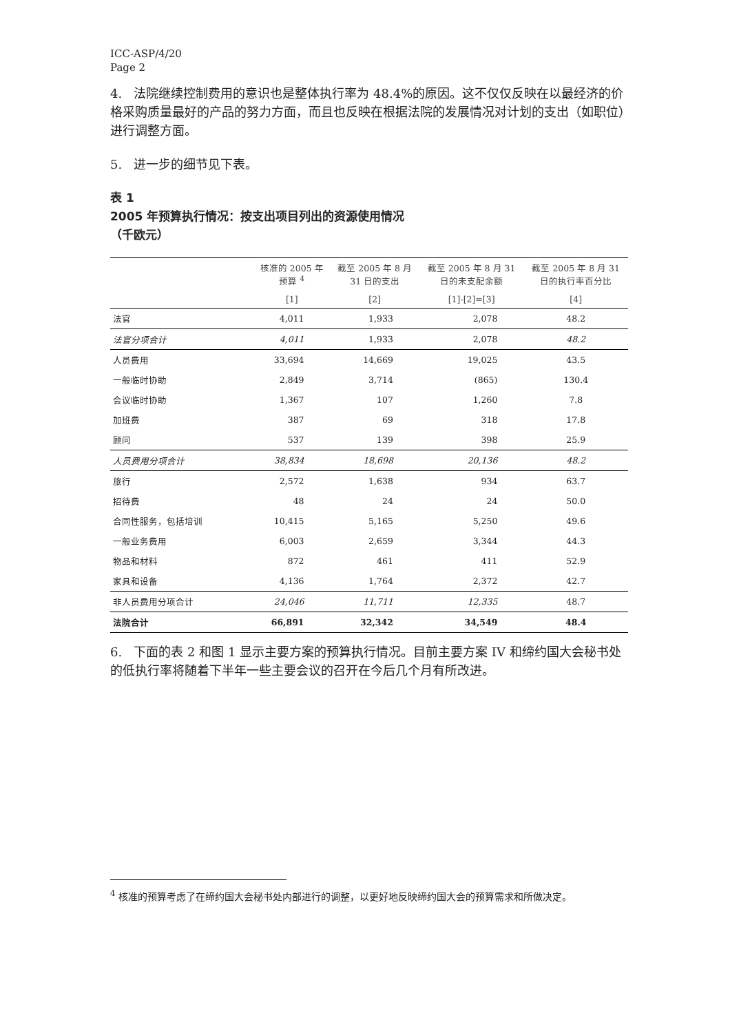ICC-ASP/4/20
Page 2
4. 法院继续控制费用的意识也是整体执行率为 48.4%的原因。这不仅仅反映在以最经济的价格采购质量最好的产品的努力方面，而且也反映在根据法院的发展情况对计划的支出（如职位）进行调整方面。
5. 进一步的细节见下表。
表 1
2005 年预算执行情况：按支出项目列出的资源使用情况
（千欧元）
| | 核准的 2005 年 预算 <sup>4</sup> | 截至 2005 年 8 月 31 日的支出 | 截至 2005 年 8 月 31 日的未支配余额 | 截至 2005 年 8 月 31 日的执行率百分比 |
| --- | --- | --- | --- | --- |
| | [1] | [2] | [1]-[2]=[3] | [4] |
| 法官 | 4,011 | 1,933 | 2,078 | 48.2 |
| 法官分项合计 | 4,011 | 1,933 | 2,078 | 48.2 |
| 人员费用 | 33,694 | 14,669 | 19,025 | 43.5 |
| 一般临时协助 | 2,849 | 3,714 | (865) | 130.4 |
| 会议临时协助 | 1,367 | 107 | 1,260 | 7.8 |
| 加班费 | 387 | 69 | 318 | 17.8 |
| 顾问 | 537 | 139 | 398 | 25.9 |
| 人员费用分项合计 | 38,834 | 18,698 | 20,136 | 48.2 |
| 旅行 | 2,572 | 1,638 | 934 | 63.7 |
| 招待费 | 48 | 24 | 24 | 50.0 |
| 合同性服务，包括培训 | 10,415 | 5,165 | 5,250 | 49.6 |
| 一般业务费用 | 6,003 | 2,659 | 3,344 | 44.3 |
| 物品和材料 | 872 | 461 | 411 | 52.9 |
| 家具和设备 | 4,136 | 1,764 | 2,372 | 42.7 |
| 非人员费用分项合计 | 24,046 | 11,711 | 12,335 | 48.7 |
| 法院合计 | 66,891 | 32,342 | 34,549 | 48.4 |
6. 下面的表 2 和图 1 显示主要方案的预算执行情况。目前主要方案 IV 和缔约国大会秘书处的低执行率将随着下半年一些主要会议的召开在今后几个月有所改进。
<sup>4</sup> 核准的预算考虑了在缔约国大会秘书处内部进行的调整，以更好地反映缔约国大会的预算需求和所做决定。